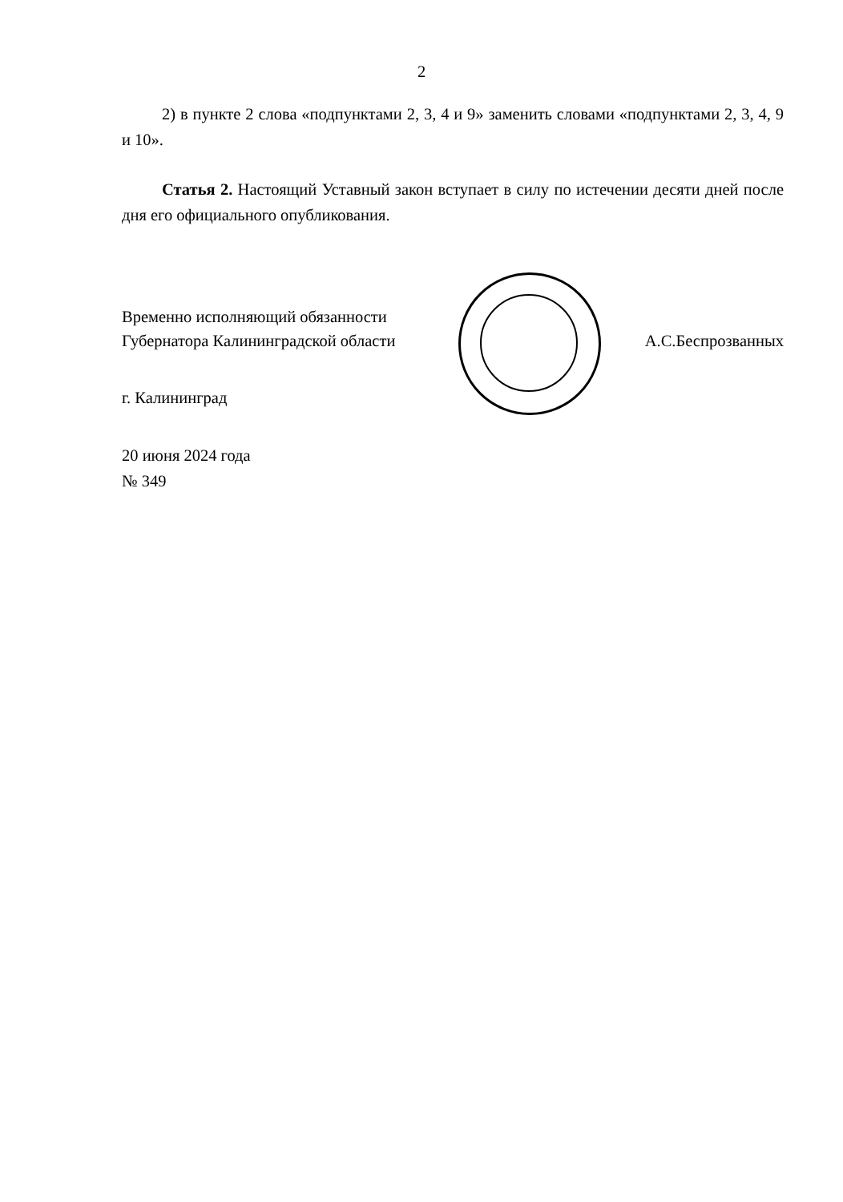2
2) в пункте 2 слова «подпунктами 2, 3, 4 и 9» заменить словами «подпунктами 2, 3, 4, 9 и 10».
Статья 2. Настоящий Уставный закон вступает в силу по истечении десяти дней после дня его официального опубликования.
Временно исполняющий обязанности
Губернатора Калининградской области
А.С.Беспрозванных
г. Калининград
20 июня 2024 года
№ 349